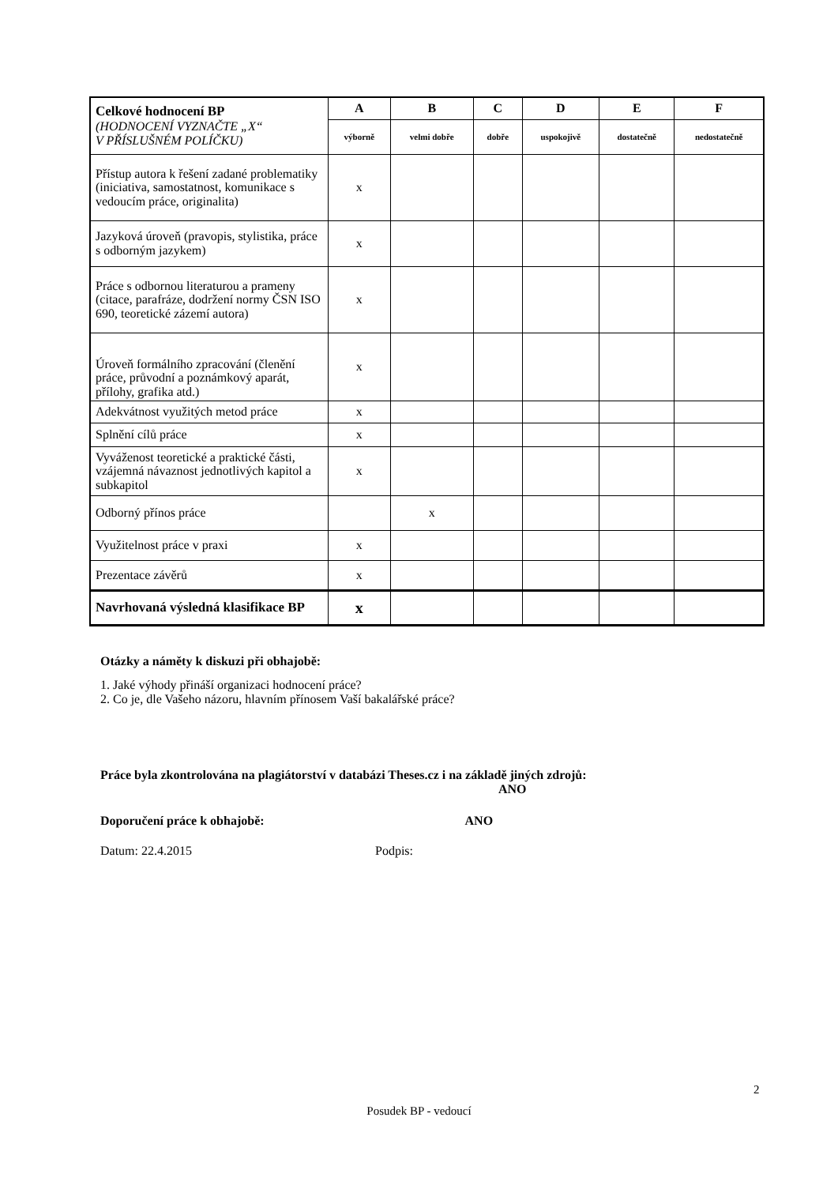| Celkové hodnocení BP (HODNOCENÍ VYZNAČTE „X“ V PŘÍSLUŠNÉM POLÍČKU) | A | B | C | D | E | F |
| | výborně | velmi dobře | dobře | uspokojivě | dostatečně | nedostatečně |
| Přístup autora k řešení zadané problematiky (iniciativa, samostatnost, komunikace s vedoucím práce, originalita) | x | | | | | |
| Jazyková úroveň (pravopis, stylistika, práce s odborným jazykem) | x | | | | | |
| Práce s odbornou literaturou a prameny (citace, parafráze, dodržení normy ČSN ISO 690, teoretické zázemí autora) | x | | | | | |
| Úroveň formálního zpracování (členění práce, průvodní a poznámkový aparát, přílohy, grafika atd.) | x | | | | | |
| Adekvátnost využitých metod práce | x | | | | | |
| Splnění cílů práce | x | | | | | |
| Vyváženost teoretické a praktické části, vzájemná návaznost jednotlivých kapitol a subkapitol | x | | | | | |
| Odborný přínos práce | | x | | | | |
| Využitelnost práce v praxi | x | | | | | |
| Prezentace závěrů | x | | | | | |
| Navrhovaná výsledná klasifikace BP | x | | | | | |
Otázky a náměty k diskuzi při obhajobě:
1. Jaké výhody přináší organizaci hodnocení práce?
2. Co je, dle Vašeho názoru, hlavním přínosem Vaší bakalářské práce?
Práce byla zkontrolována na plagiátorství v databázi Theses.cz i na základě jiných zdrojů:
ANO
Doporučení práce k obhajobě: ANO
Datum: 22.4.2015 Podpis:
2
Posudek BP - vedoucí